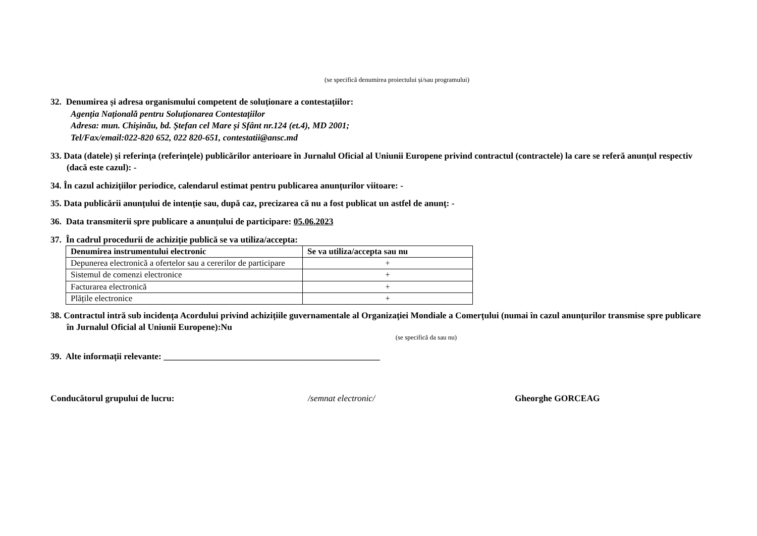(se specifică denumirea proiectului și/sau programului)
32. Denumirea și adresa organismului competent de soluționare a contestațiilor:
Agenția Națională pentru Soluționarea Contestațiilor
Adresa: mun. Chișinău, bd. Ștefan cel Mare și Sfânt nr.124 (et.4), MD 2001;
Tel/Fax/email:022-820 652, 022 820-651, contestatii@ansc.md
33. Data (datele) și referința (referințele) publicărilor anterioare în Jurnalul Oficial al Uniunii Europene privind contractul (contractele) la care se referă anunțul respectiv (dacă este cazul): -
34. În cazul achizițiilor periodice, calendarul estimat pentru publicarea anunțurilor viitoare: -
35. Data publicării anunțului de intenție sau, după caz, precizarea că nu a fost publicat un astfel de anunţ: -
36. Data transmiterii spre publicare a anunțului de participare: 05.06.2023
37. În cadrul procedurii de achiziție publică se va utiliza/accepta:
| Denumirea instrumentului electronic | Se va utiliza/accepta sau nu |
| --- | --- |
| Depunerea electronică a ofertelor sau a cererilor de participare | + |
| Sistemul de comenzi electronice | + |
| Facturarea electronică | + |
| Plățile electronice | + |
38. Contractul intră sub incidența Acordului privind achizițiile guvernamentale al Organizației Mondiale a Comerțului (numai în cazul anunțurilor transmise spre publicare în Jurnalul Oficial al Uniunii Europene):Nu
(se specifică da sau nu)
39. Alte informații relevante: _________________________________________________
Conducătorul grupului de lucru: /semnat electronic/ Gheorghe GORCEAG